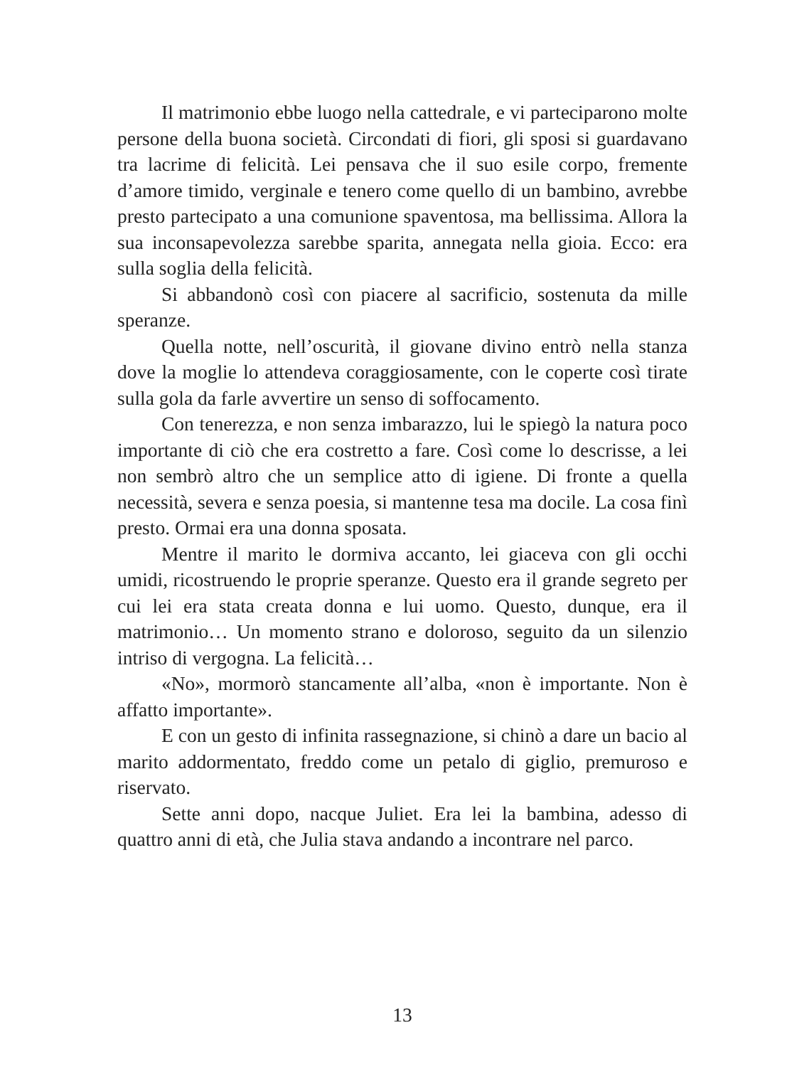Il matrimonio ebbe luogo nella cattedrale, e vi parteciparono molte persone della buona società. Circondati di fiori, gli sposi si guardavano tra lacrime di felicità. Lei pensava che il suo esile corpo, fremente d’amore timido, verginale e tenero come quello di un bambino, avrebbe presto partecipato a una comunione spaventosa, ma bellissima. Allora la sua inconsapevolezza sarebbe sparita, annegata nella gioia. Ecco: era sulla soglia della felicità.
Si abbandonò così con piacere al sacrificio, sostenuta da mille speranze.
Quella notte, nell’oscurità, il giovane divino entrò nella stanza dove la moglie lo attendeva coraggiosamente, con le coperte così tirate sulla gola da farle avvertire un senso di soffocamento.
Con tenerezza, e non senza imbarazzo, lui le spiegò la natura poco importante di ciò che era costretto a fare. Così come lo descrisse, a lei non sembrò altro che un semplice atto di igiene. Di fronte a quella necessità, severa e senza poesia, si mantenne tesa ma docile. La cosa finì presto. Ormai era una donna sposata.
Mentre il marito le dormiva accanto, lei giaceva con gli occhi umidi, ricostruendo le proprie speranze. Questo era il grande segreto per cui lei era stata creata donna e lui uomo. Questo, dunque, era il matrimonio… Un momento strano e doloroso, seguito da un silenzio intriso di vergogna. La felicità…
«No», mormorò stancamente all’alba, «non è importante. Non è affatto importante».
E con un gesto di infinita rassegnazione, si chinò a dare un bacio al marito addormentato, freddo come un petalo di giglio, premuroso e riservato.
Sette anni dopo, nacque Juliet. Era lei la bambina, adesso di quattro anni di età, che Julia stava andando a incontrare nel parco.
13